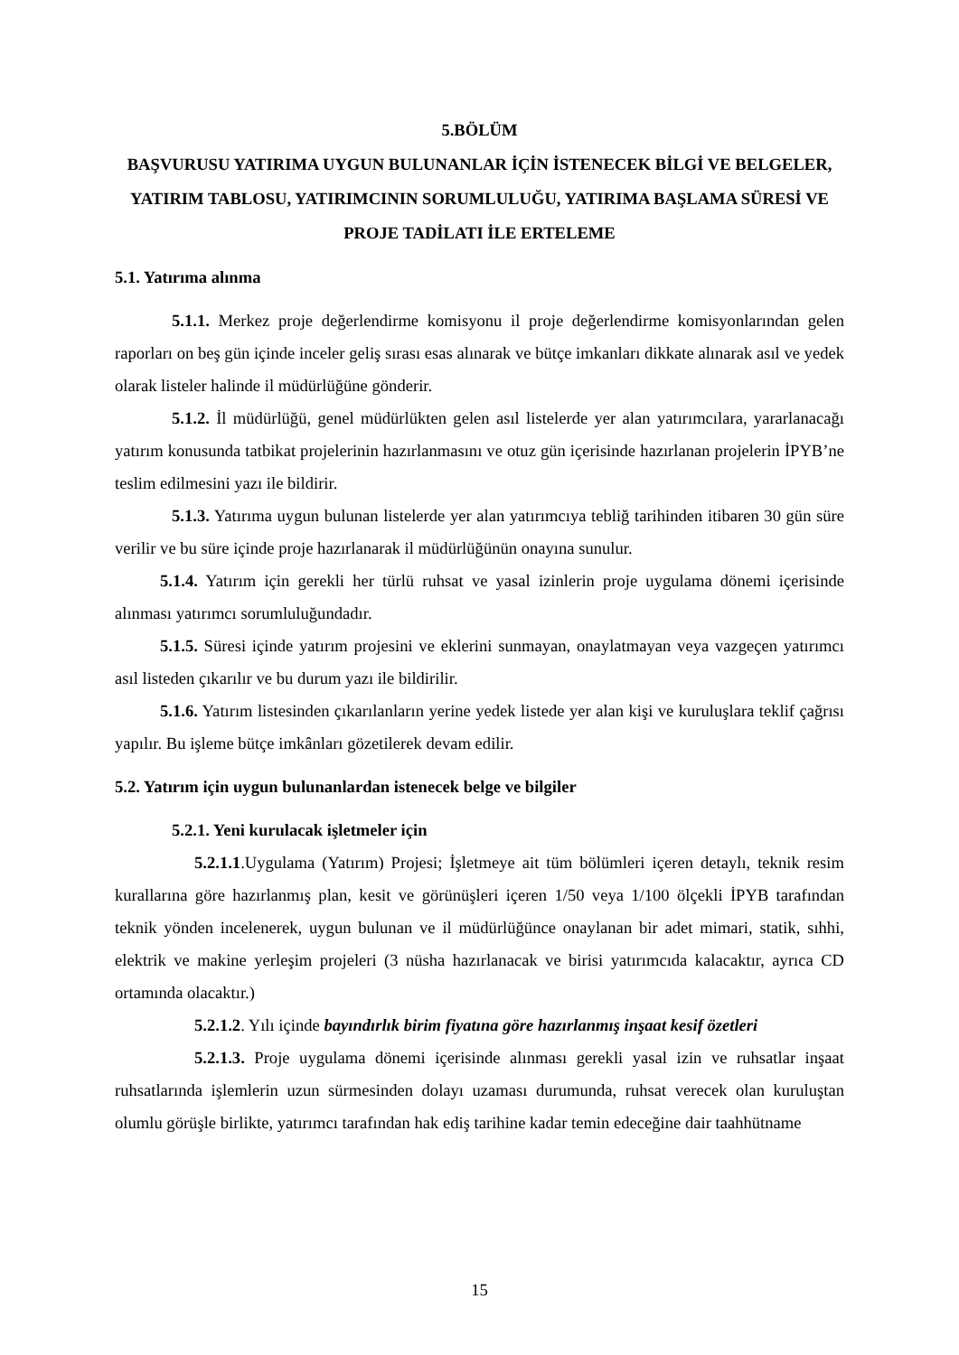5.BÖLÜM
BAŞVURUSU YATIRIMA UYGUN BULUNANLAR İÇİN İSTENECEK BİLGİ VE BELGELER, YATIRIM TABLOSU, YATIRIMCININ SORUMLULUĞU, YATIRIMA BAŞLAMA SÜRESİ VE PROJE TADİLATI İLE ERTELEME
5.1. Yatırıma alınma
5.1.1. Merkez proje değerlendirme komisyonu il proje değerlendirme komisyonlarından gelen raporları on beş gün içinde inceler geliş sırası esas alınarak ve bütçe imkanları dikkate alınarak asıl ve yedek olarak listeler halinde il müdürlüğüne gönderir.
5.1.2. İl müdürlüğü, genel müdürlükten gelen asıl listelerde yer alan yatırımcılara, yararlanacağı yatırım konusunda tatbikat projelerinin hazırlanmasını ve otuz gün içerisinde hazırlanan projelerin İPYB’ne teslim edilmesini yazı ile bildirir.
5.1.3. Yatırıma uygun bulunan listelerde yer alan yatırımcıya tebliğ tarihinden itibaren 30 gün süre verilir ve bu süre içinde proje hazırlanarak il müdürlüğünün onayına sunulur.
5.1.4. Yatırım için gerekli her türlü ruhsat ve yasal izinlerin proje uygulama dönemi içerisinde alınması yatırımcı sorumluluğundadır.
5.1.5. Süresi içinde yatırım projesini ve eklerini sunmayan, onaylatmayan veya vazgeçen yatırımcı asıl listeden çıkarılır ve bu durum yazı ile bildirilir.
5.1.6. Yatırım listesinden çıkarılanların yerine yedek listede yer alan kişi ve kuruluşlara teklif çağrısı yapılır. Bu işleme bütçe imkânları gözetilerek devam edilir.
5.2. Yatırım için uygun bulunanlardan istenecek belge ve bilgiler
5.2.1. Yeni kurulacak işletmeler için
5.2.1.1.Uygulama (Yatırım) Projesi; İşletmeye ait tüm bölümleri içeren detaylı, teknik resim kurallarına göre hazırlanmış plan, kesit ve görünüşleri içeren 1/50 veya 1/100 ölçekli İPYB tarafından teknik yönden incelenerek, uygun bulunan ve il müdürlüğünce onaylanan bir adet mimari, statik, sıhhi, elektrik ve makine yerleşim projeleri (3 nüsha hazırlanacak ve birisi yatırımcıda kalacaktır, ayrıca CD ortamında olacaktır.)
5.2.1.2. Yılı içinde bayındırlık birim fiyatına göre hazırlanmış inşaat kesif özetleri
5.2.1.3. Proje uygulama dönemi içerisinde alınması gerekli yasal izin ve ruhsatlar inşaat ruhsatlarında işlemlerin uzun sürmesinden dolayı uzaması durumunda, ruhsat verecek olan kuruluştan olumlu görüşle birlikte, yatırımcı tarafından hak ediş tarihine kadar temin edeceğine dair taahhütname
15